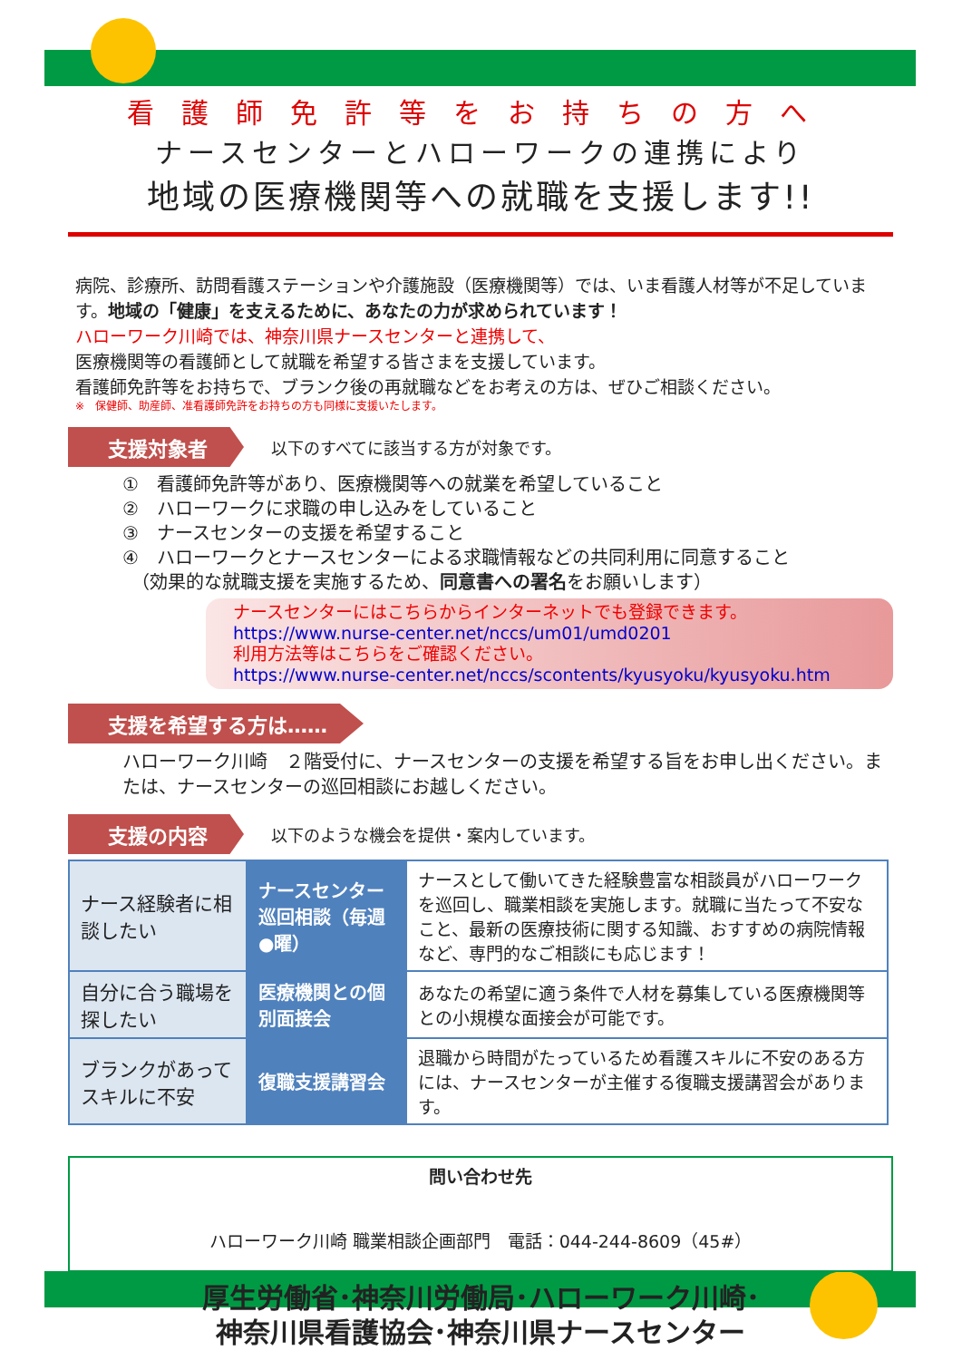看護師免許等をお持ちの方へ
ナースセンターとハローワークの連携により
地域の医療機関等への就職を支援します!!
病院、診療所、訪問看護ステーションや介護施設（医療機関等）では、いま看護人材等が不足しています。地域の「健康」を支えるために、あなたの力が求められています！
ハローワーク川崎では、神奈川県ナースセンターと連携して、
医療機関等の看護師として就職を希望する皆さまを支援しています。
看護師免許等をお持ちで、ブランク後の再就職などをお考えの方は、ぜひご相談ください。
※　保健師、助産師、准看護師免許をお持ちの方も同様に支援いたします。
支援対象者
以下のすべてに該当する方が対象です。
①　看護師免許等があり、医療機関等への就業を希望していること
②　ハローワークに求職の申し込みをしていること
③　ナースセンターの支援を希望すること
④　ハローワークとナースセンターによる求職情報などの共同利用に同意すること
　（効果的な就職支援を実施するため、同意書への署名をお願いします）
ナースセンターにはこちらからインターネットでも登録できます。
https://www.nurse-center.net/nccs/um01/umd0201
利用方法等はこちらをご確認ください。
https://www.nurse-center.net/nccs/scontents/kyusyoku/kyusyoku.htm
支援を希望する方は……
ハローワーク川崎　２階受付に、ナースセンターの支援を希望する旨をお申し出ください。または、ナースセンターの巡回相談にお越しください。
支援の内容
以下のような機会を提供・案内しています。
| ナース経験者に相談したい | ナースセンター巡回相談（毎週●曜） | ナースとして働いてきた経験豊富な相談員がハローワークを巡回し、職業相談を実施します。就職に当たって不安なこと、最新の医療技術に関する知識、おすすめの病院情報など、専門的なご相談にも応じます！ |
| 自分に合う職場を探したい | 医療機関との個別面接会 | あなたの希望に適う条件で人材を募集している医療機関等との小規模な面接会が可能です。 |
| ブランクがあってスキルに不安 | 復職支援講習会 | 退職から時間がたっているため看護スキルに不安のある方には、ナースセンターが主催する復職支援講習会があります。 |
問い合わせ先
ハローワーク川崎 職業相談企画部門　電話：044-244-8609（45#）
厚生労働省･神奈川労働局･ハローワーク川崎･
神奈川県看護協会･神奈川県ナースセンター